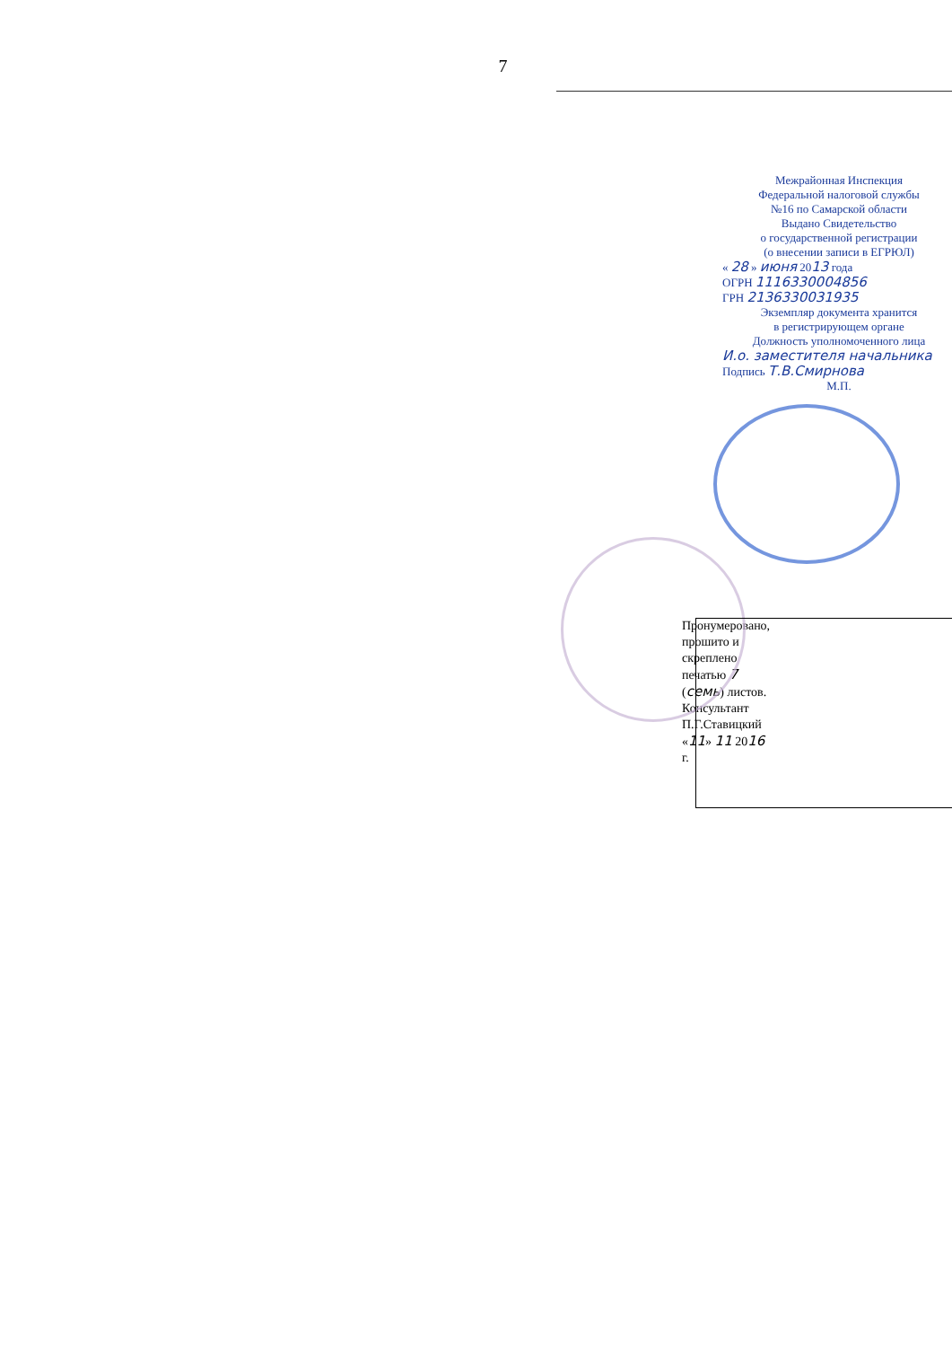7
Межрайонная Инспекция
Федеральной налоговой службы
№16 по Самарской области
Выдано Свидетельство
о государственной регистрации
(о внесении записи в ЕГРЮЛ)
« 28 » июня 2013 года
ОГРН 1116330004856
ГРН 2136330031935
Экземпляр документа хранится
в регистрирующем органе
Должность уполномоченного лица
И.о. заместителя начальника
Подпись Т.В.Смирнова
М.П.
Пронумеровано, прошито и скреплено печатью 7 (семь) листов. Консультант П.Г.Ставицкий «11» 11 2016 г.